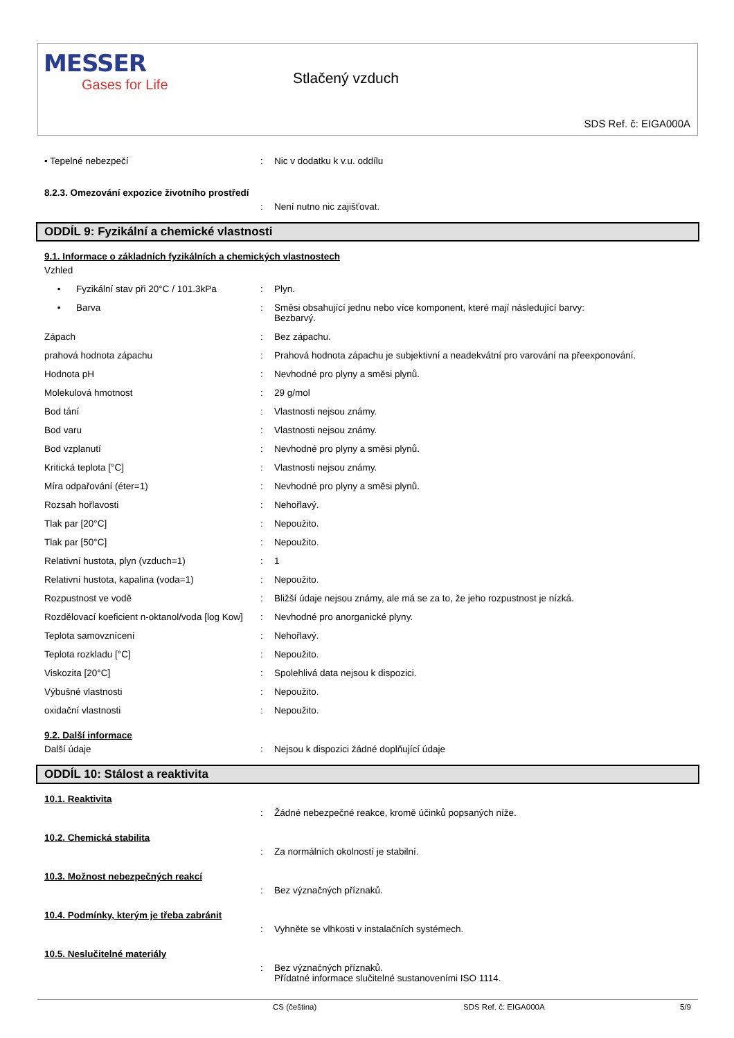MESSER
Gases for Life
Stlačený vzduch
SDS Ref. č: EIGA000A
| • Tepelné nebezpečí | : | Nic v dodatku k v.u. oddílu |
8.2.3. Omezování expozice životního prostředí
| | : | Není nutno nic zajišťovat. |
ODDÍL 9: Fyzikální a chemické vlastnosti
9.1. Informace o základních fyzikálních a chemických vlastnostech
| Vzhled | | |
| • Fyzikální stav při 20°C / 101.3kPa | : | Plyn. |
| • Barva | : | Směsi obsahující jednu nebo více komponent, které mají následující barvy: Bezbarvý. |
| Zápach | : | Bez zápachu. |
| prahová hodnota zápachu | : | Prahová hodnota zápachu je subjektivní a neadekvátní pro varování na přeexponování. |
| Hodnota pH | : | Nevhodné pro plyny a směsi plynů. |
| Molekulová hmotnost | : | 29 g/mol |
| Bod tání | : | Vlastnosti nejsou známy. |
| Bod varu | : | Vlastnosti nejsou známy. |
| Bod vzplanutí | : | Nevhodné pro plyny a směsi plynů. |
| Kritická teplota [°C] | : | Vlastnosti nejsou známy. |
| Míra odpařování (éter=1) | : | Nevhodné pro plyny a směsi plynů. |
| Rozsah hořlavosti | : | Nehořlavý. |
| Tlak par [20°C] | : | Nepoužito. |
| Tlak par [50°C] | : | Nepoužito. |
| Relativní hustota, plyn (vzduch=1) | : | 1 |
| Relativní hustota, kapalina (voda=1) | : | Nepoužito. |
| Rozpustnost ve vodě | : | Bližší údaje nejsou známy, ale má se za to, že jeho rozpustnost je nízká. |
| Rozdělovací koeficient n-oktanol/voda [log Kow] | : | Nevhodné pro anorganické plyny. |
| Teplota samovznícení | : | Nehořlavý. |
| Teplota rozkladu [°C] | : | Nepoužito. |
| Viskozita [20°C] | : | Spolehlivá data nejsou k dispozici. |
| Výbušné vlastnosti | : | Nepoužito. |
| oxidační vlastnosti | : | Nepoužito. |
9.2. Další informace
| Další údaje | : | Nejsou k dispozici žádné doplňující údaje |
ODDÍL 10: Stálost a reaktivita
10.1. Reaktivita
| | : | Žádné nebezpečné reakce, kromě účinků popsaných níže. |
10.2. Chemická stabilita
| | : | Za normálních okolností je stabilní. |
10.3. Možnost nebezpečných reakcí
| | : | Bez význačných příznaků. |
10.4. Podmínky, kterým je třeba zabránit
| | : | Vyhněte se vlhkosti v instalačních systémech. |
10.5. Neslučitelné materiály
| | : | Bez význačných příznaků. Přídatné informace slučitelné sustanoveními ISO 1114. |
CS (čeština) SDS Ref. č: EIGA000A 5/9